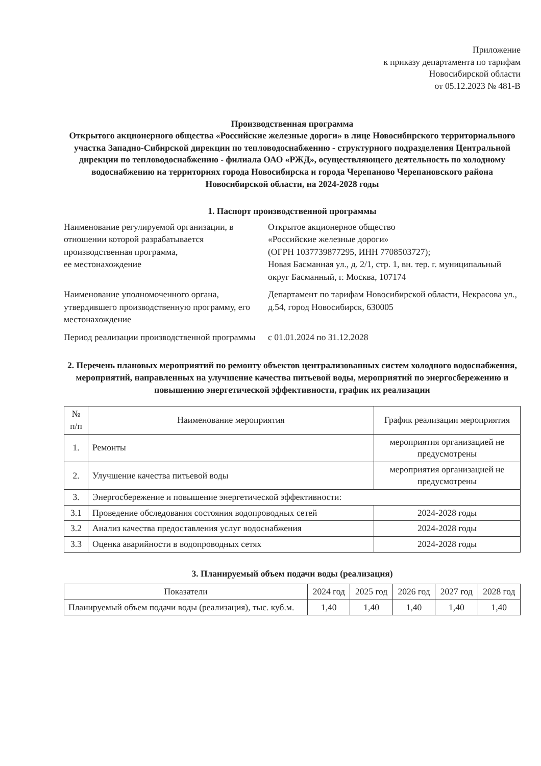Приложение
к приказу департамента по тарифам
Новосибирской области
от 05.12.2023 № 481-В
Производственная программа
Открытого акционерного общества «Российские железные дороги» в лице Новосибирского территориального участка Западно-Сибирской дирекции по тепловодоснабжению - структурного подразделения Центральной дирекции по тепловодоснабжению - филиала ОАО «РЖД», осуществляющего деятельность по холодному водоснабжению на территориях города Новосибирска и города Черепаново Черепановского района Новосибирской области, на 2024-2028 годы
1. Паспорт производственной программы
Наименование регулируемой организации, в отношении которой разрабатывается производственная программа,
ее местонахождение
Открытое акционерное общество
«Российские железные дороги»
(ОГРН 1037739877295, ИНН 7708503727);
Новая Басманная ул., д. 2/1, стр. 1, вн. тер. г. муниципальный округ Басманный, г. Москва, 107174
Наименование уполномоченного органа, утвердившего производственную программу, его местонахождение
Департамент по тарифам Новосибирской области, Некрасова ул., д.54, город Новосибирск, 630005
Период реализации производственной программы
с 01.01.2024 по 31.12.2028
2. Перечень плановых мероприятий по ремонту объектов централизованных систем холодного водоснабжения, мероприятий, направленных на улучшение качества питьевой воды, мероприятий по энергосбережению и повышению энергетической эффективности, график их реализации
| № п/п | Наименование мероприятия | График реализации мероприятия |
| --- | --- | --- |
| 1. | Ремонты | мероприятия организацией не предусмотрены |
| 2. | Улучшение качества питьевой воды | мероприятия организацией не предусмотрены |
| 3. | Энергосбережение и повышение энергетической эффективности: | |
| 3.1 | Проведение обследования состояния водопроводных сетей | 2024-2028 годы |
| 3.2 | Анализ качества предоставления услуг водоснабжения | 2024-2028 годы |
| 3.3 | Оценка аварийности в водопроводных сетях | 2024-2028 годы |
3. Планируемый объем подачи воды (реализация)
| Показатели | 2024 год | 2025 год | 2026 год | 2027 год | 2028 год |
| --- | --- | --- | --- | --- | --- |
| Планируемый объем подачи воды (реализация), тыс. куб.м. | 1,40 | 1,40 | 1,40 | 1,40 | 1,40 |